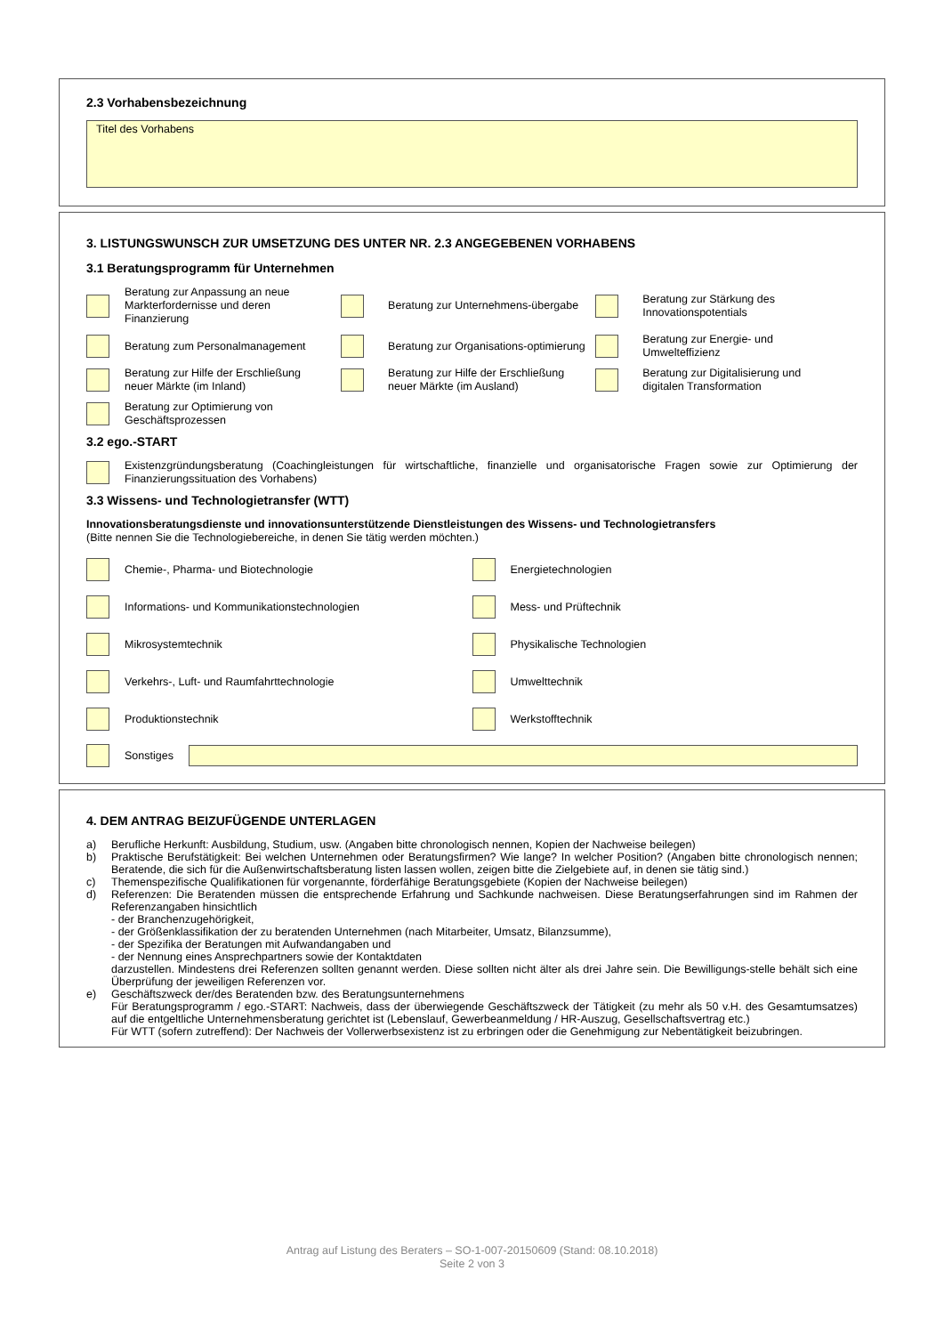2.3 Vorhabensbezeichnung
Titel des Vorhabens
3. LISTUNGSWUNSCH ZUR UMSETZUNG DES UNTER NR. 2.3 ANGEGEBENEN VORHABENS
3.1 Beratungsprogramm für Unternehmen
Beratung zur Anpassung an neue Markterfordernisse und deren Finanzierung
Beratung zur Unternehmens-übergabe
Beratung zur Stärkung des Innovationspotentials
Beratung zum Personalmanagement
Beratung zur Organisations-optimierung
Beratung zur Energie- und Umwelteffizienz
Beratung zur Hilfe der Erschließung neuer Märkte (im Inland)
Beratung zur Hilfe der Erschließung neuer Märkte (im Ausland)
Beratung zur Digitalisierung und digitalen Transformation
Beratung zur Optimierung von Geschäftsprozessen
3.2 ego.-START
Existenzgründungsberatung (Coachingleistungen für wirtschaftliche, finanzielle und organisatorische Fragen sowie zur Optimierung der Finanzierungssituation des Vorhabens)
3.3 Wissens- und Technologietransfer (WTT)
Innovationsberatungsdienste und innovationsunterstützende Dienstleistungen des Wissens- und Technologietransfers
(Bitte nennen Sie die Technologiebereiche, in denen Sie tätig werden möchten.)
Chemie-, Pharma- und Biotechnologie
Energietechnologien
Informations- und Kommunikationstechnologien
Mess- und Prüftechnik
Mikrosystemtechnik Physikalische Technologien
Verkehrs-, Luft- und Raumfahrttechnologie
Umwelttechnik
Produktionstechnik Werkstofftechnik
Sonstiges
4. DEM ANTRAG BEIZUFÜGENDE UNTERLAGEN
a) Berufliche Herkunft: Ausbildung, Studium, usw. (Angaben bitte chronologisch nennen, Kopien der Nachweise beilegen)
b) Praktische Berufstätigkeit: Bei welchen Unternehmen oder Beratungsfirmen? Wie lange? In welcher Position? (Angaben bitte chronologisch nennen; Beratende, die sich für die Außenwirtschaftsberatung listen lassen wollen, zeigen bitte die Zielgebiete auf, in denen sie tätig sind.)
c) Themenspezifische Qualifikationen für vorgenannte, förderfähige Beratungsgebiete (Kopien der Nachweise beilegen)
d) Referenzen: Die Beratenden müssen die entsprechende Erfahrung und Sachkunde nachweisen. Diese Beratungserfahrungen sind im Rahmen der Referenzangaben hinsichtlich
- der Branchenzugehörigkeit,
- der Größenklassifikation der zu beratenden Unternehmen (nach Mitarbeiter, Umsatz, Bilanzsumme),
- der Spezifika der Beratungen mit Aufwandangaben und
- der Nennung eines Ansprechpartners sowie der Kontaktdaten
darzustellen. Mindestens drei Referenzen sollten genannt werden. Diese sollten nicht älter als drei Jahre sein. Die Bewilligungs-stelle behält sich eine Überprüfung der jeweiligen Referenzen vor.
e) Geschäftszweck der/des Beratenden bzw. des Beratungsunternehmens
Für Beratungsprogramm / ego.-START: Nachweis, dass der überwiegende Geschäftszweck der Tätigkeit (zu mehr als 50 v.H. des Gesamtumsatzes) auf die entgeltliche Unternehmensberatung gerichtet ist (Lebenslauf, Gewerbeanmeldung / HR-Auszug, Gesellschaftsvertrag etc.)
Für WTT (sofern zutreffend): Der Nachweis der Vollerwerbsexistenz ist zu erbringen oder die Genehmigung zur Nebentätigkeit beizubringen.
Antrag auf Listung des Beraters – SO-1-007-20150609 (Stand: 08.10.2018)
Seite 2 von 3